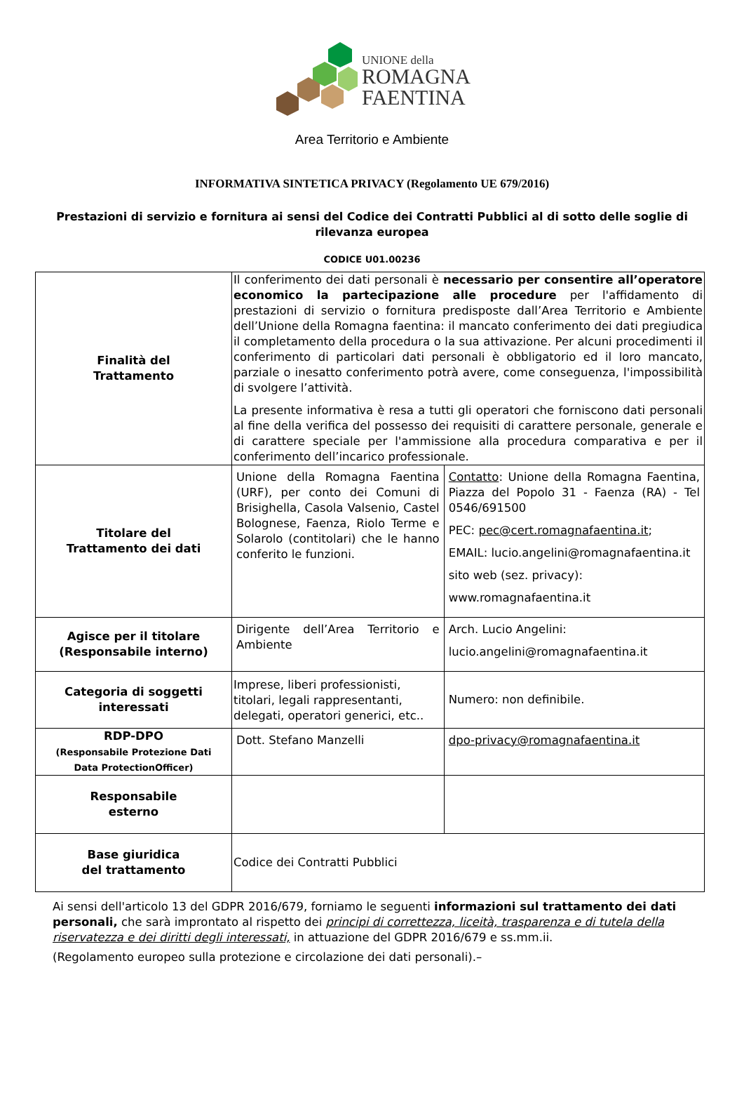UNIONE della
ROMAGNA
FAENTINA
Area Territorio e Ambiente
INFORMATIVA SINTETICA PRIVACY (Regolamento UE 679/2016)
Prestazioni di servizio e fornitura ai sensi del Codice dei Contratti Pubblici al di sotto delle soglie di rilevanza europea
CODICE U01.00236
| Finalità del Trattamento | Il conferimento dei dati personali è necessario per consentire all’operatore economico la partecipazione alle procedure per l'affidamento di prestazioni di servizio o fornitura predisposte dall’Area Territorio e Ambiente dell’Unione della Romagna faentina: il mancato conferimento dei dati pregiudica il completamento della procedura o la sua attivazione. Per alcuni procedimenti il conferimento di particolari dati personali è obbligatorio ed il loro mancato, parziale o inesatto conferimento potrà avere, come conseguenza, l'impossibilità di svolgere l’attività. La presente informativa è resa a tutti gli operatori che forniscono dati personali al fine della verifica del possesso dei requisiti di carattere personale, generale e di carattere speciale per l'ammissione alla procedura comparativa e per il conferimento dell’incarico professionale. | |
| Titolare del Trattamento dei dati | Unione della Romagna Faentina (URF), per conto dei Comuni di Brisighella, Casola Valsenio, Castel Bolognese, Faenza, Riolo Terme e Solarolo (contitolari) che le hanno conferito le funzioni. | Contatto : Unione della Romagna Faentina, Piazza del Popolo 31 - Faenza (RA) - Tel 0546/691500 PEC: pec@cert.romagnafaentina.it ; EMAIL: lucio.angelini@romagnafaentina.it sito web (sez. privacy): www.romagnafaentina.it |
| Agisce per il titolare (Responsabile interno) | Dirigente dell’Area Territorio e Ambiente | Arch. Lucio Angelini: lucio.angelini@romagnafaentina.it |
| Categoria di soggetti interessati | Imprese, liberi professionisti, titolari, legali rappresentanti, delegati, operatori generici, etc.. | Numero: non definibile. |
| RDP-DPO (Responsabile Protezione Dati Data ProtectionOfficer) | Dott. Stefano Manzelli | dpo-privacy@romagnafaentina.it |
| Responsabile esterno | | |
| Base giuridica del trattamento | Codice dei Contratti Pubblici | |
Ai sensi dell'articolo 13 del GDPR 2016/679, forniamo le seguenti informazioni sul trattamento dei dati personali, che sarà improntato al rispetto dei principi di correttezza, liceità, trasparenza e di tutela della riservatezza e dei diritti degli interessati, in attuazione del GDPR 2016/679 e ss.mm.ii.
(Regolamento europeo sulla protezione e circolazione dei dati personali).–